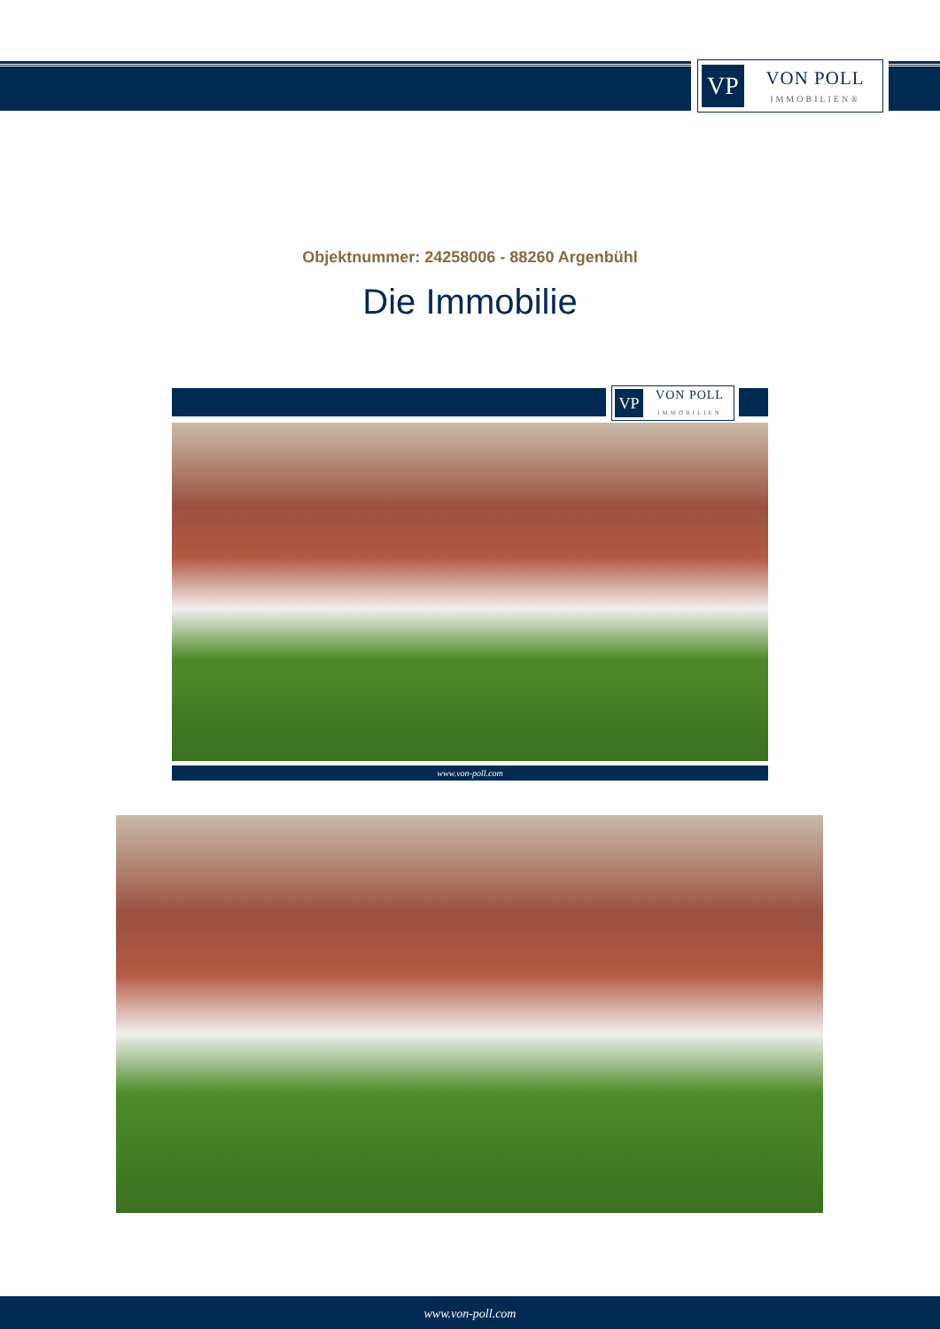VP
VON POLL
IMMOBILIEN®
Objektnummer: 24258006 - 88260 Argenbühl
Die Immobilie
VP
VON POLL
IMMOBILIEN
www.von-poll.com
www.von-poll.com